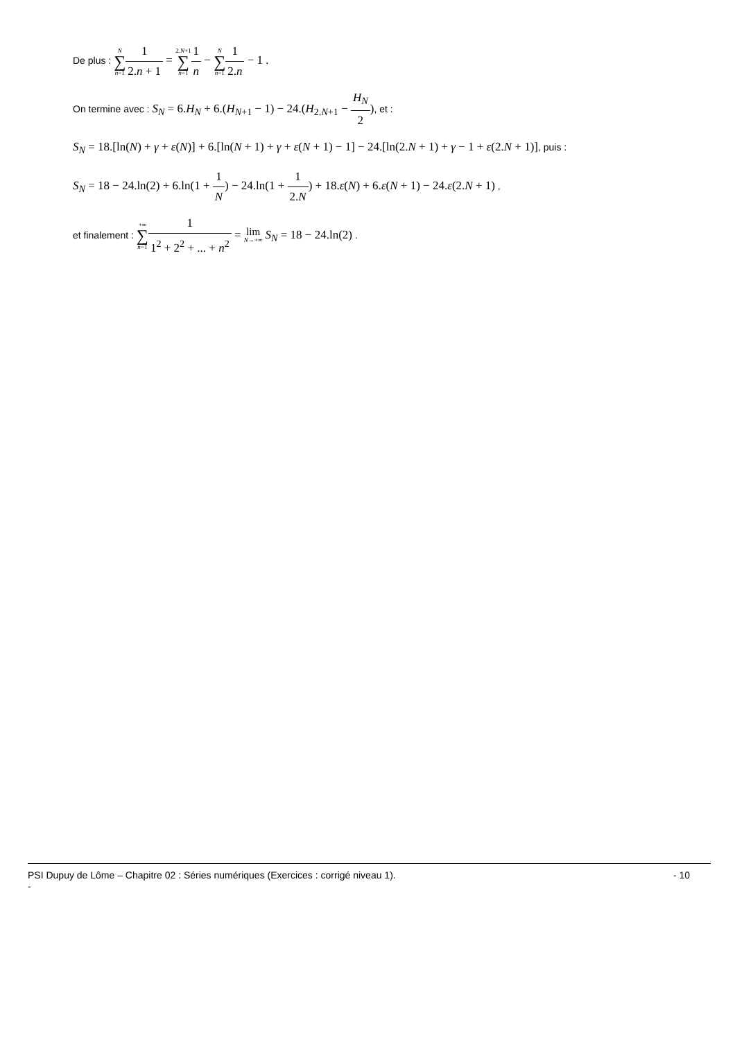De plus : N ∑ n=11 2.n + 1 = 2.N+1 ∑ n=11 n − N ∑ n=11 2.n − 1 .
On termine avec : S<sub>N</sub> = 6.H<sub>N</sub> + 6.(H<sub>N+1</sub> − 1) − 24.(H<sub>2.N+1</sub> − H<sub>N</sub> 2), et :
S<sub>N</sub> = 18.[ln(N) + γ + ε(N)] + 6.[ln(N + 1) + γ + ε(N + 1) − 1] − 24.[ln(2.N + 1) + γ − 1 + ε(2.N + 1)], puis :
S<sub>N</sub> = 18 − 24.ln(2) + 6.ln(1 + 1 N) − 24.ln(1 + 1 2.N) + 18.ε(N) + 6.ε(N + 1) − 24.ε(2.N + 1) ,
et finalement : +∞ ∑ n=11 1<sup>2</sup> + 2<sup>2</sup> + ... + n<sup>2</sup> = lim
N→+∞ S<sub>N</sub> = 18 − 24.ln(2) .
- 10 PSI Dupuy de Lôme – Chapitre 02 : Séries numériques (Exercices : corrigé niveau 1).
-